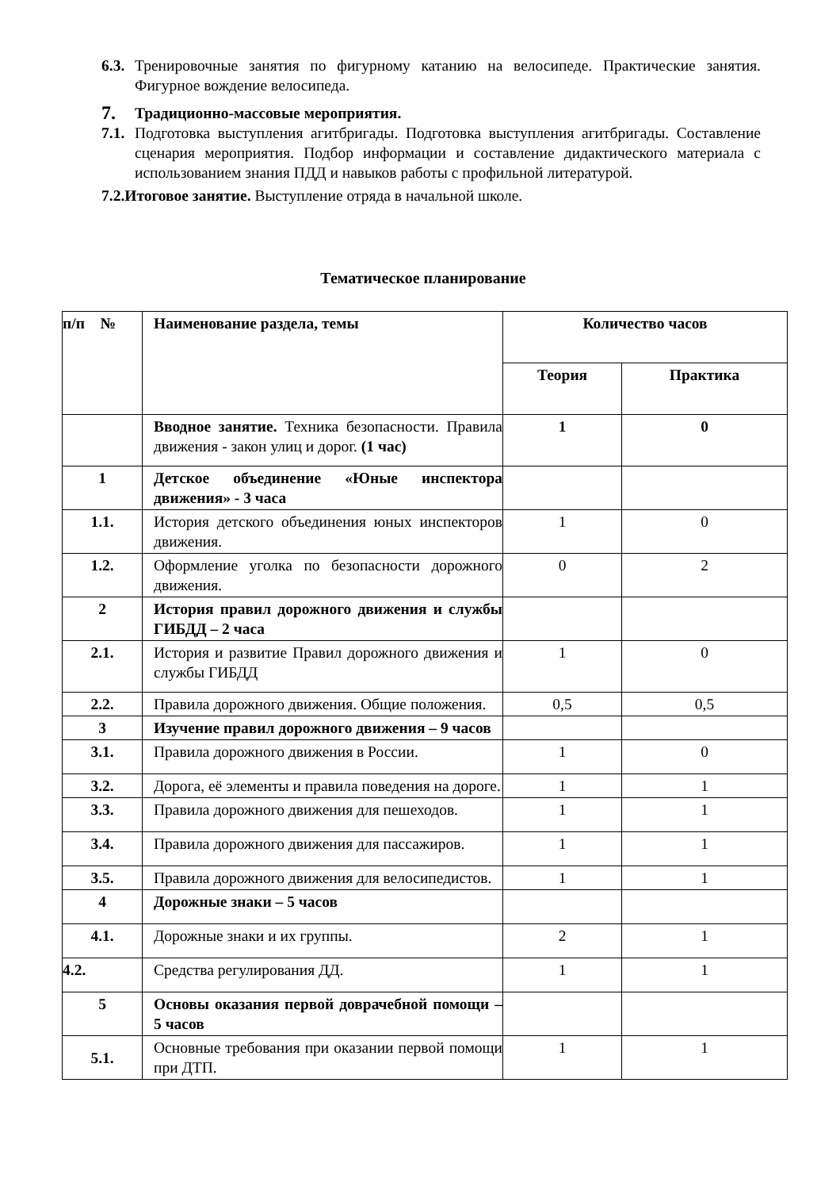6.3. Тренировочные занятия по фигурному катанию на велосипеде. Практические занятия. Фигурное вождение велосипеда.
7. Традиционно-массовые мероприятия.
7.1. Подготовка выступления агитбригады. Подготовка выступления агитбригады. Составление сценария мероприятия. Подбор информации и составление дидактического материала с использованием знания ПДД и навыков работы с профильной литературой.
7.2.Итоговое занятие. Выступление отряда в начальной школе.
Тематическое планирование
| п/п № | Наименование раздела, темы | Количество часов | |
| | | Теория | Практика |
| | Вводное занятие. Техника безопасности. Правила движения - закон улиц и дорог. (1 час) | 1 | 0 |
| 1 | Детское объединение «Юные инспектора движения» - 3 часа | | |
| 1.1. | История детского объединения юных инспекторов движения. | 1 | 0 |
| 1.2. | Оформление уголка по безопасности дорожного движения. | 0 | 2 |
| 2 | История правил дорожного движения и службы ГИБДД – 2 часа | | |
| 2.1. | История и развитие Правил дорожного движения и службы ГИБДД | 1 | 0 |
| 2.2. | Правила дорожного движения. Общие положения. | 0,5 | 0,5 |
| 3 | Изучение правил дорожного движения – 9 часов | | |
| 3.1. | Правила дорожного движения в России. | 1 | 0 |
| 3.2. | Дорога, её элементы и правила поведения на дороге. | 1 | 1 |
| 3.3. | Правила дорожного движения для пешеходов. | 1 | 1 |
| 3.4. | Правила дорожного движения для пассажиров. | 1 | 1 |
| 3.5. | Правила дорожного движения для велосипедистов. | 1 | 1 |
| 4 | Дорожные знаки – 5 часов | | |
| 4.1. | Дорожные знаки и их группы. | 2 | 1 |
| 4.2. | Средства регулирования ДД. | 1 | 1 |
| 5 | Основы оказания первой доврачебной помощи – 5 часов | | |
| 5.1. | Основные требования при оказании первой помощи при ДТП. | 1 | 1 |